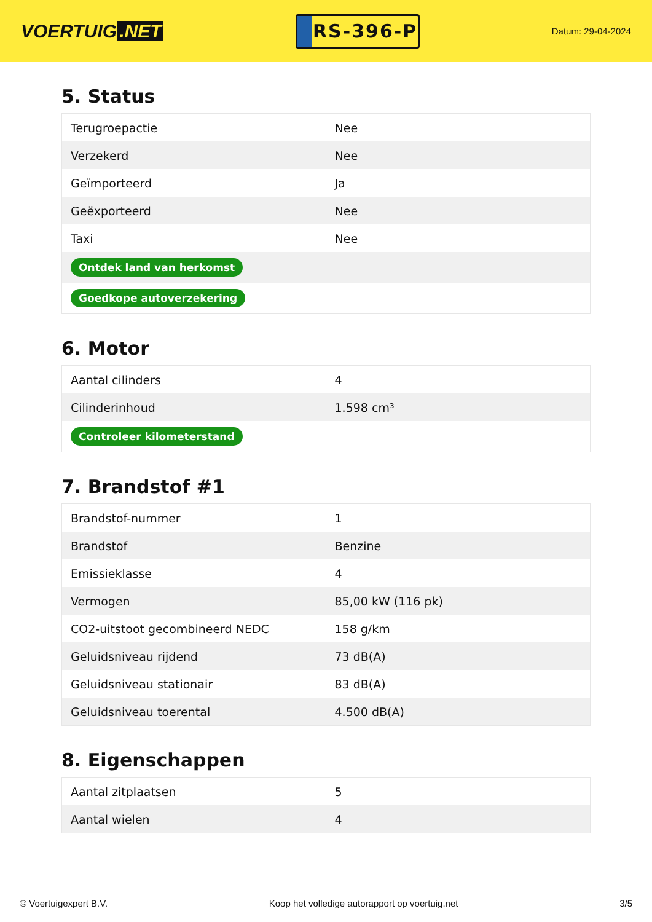VOERTUIG.NET
RS-396-P
Datum: 29-04-2024
5. Status
| Terugroepactie | Nee |
| Verzekerd | Nee |
| Geïmporteerd | Ja |
| Geëxporteerd | Nee |
| Taxi | Nee |
| Ontdek land van herkomst | |
| Goedkope autoverzekering | |
6. Motor
| Aantal cilinders | 4 |
| Cilinderinhoud | 1.598 cm³ |
| Controleer kilometerstand | |
7. Brandstof #1
| Brandstof-nummer | 1 |
| Brandstof | Benzine |
| Emissieklasse | 4 |
| Vermogen | 85,00 kW (116 pk) |
| CO2-uitstoot gecombineerd NEDC | 158 g/km |
| Geluidsniveau rijdend | 73 dB(A) |
| Geluidsniveau stationair | 83 dB(A) |
| Geluidsniveau toerental | 4.500 dB(A) |
8. Eigenschappen
| Aantal zitplaatsen | 5 |
| Aantal wielen | 4 |
© Voertuigexpert B.V. Koop het volledige autorapport op voertuig.net 3/5